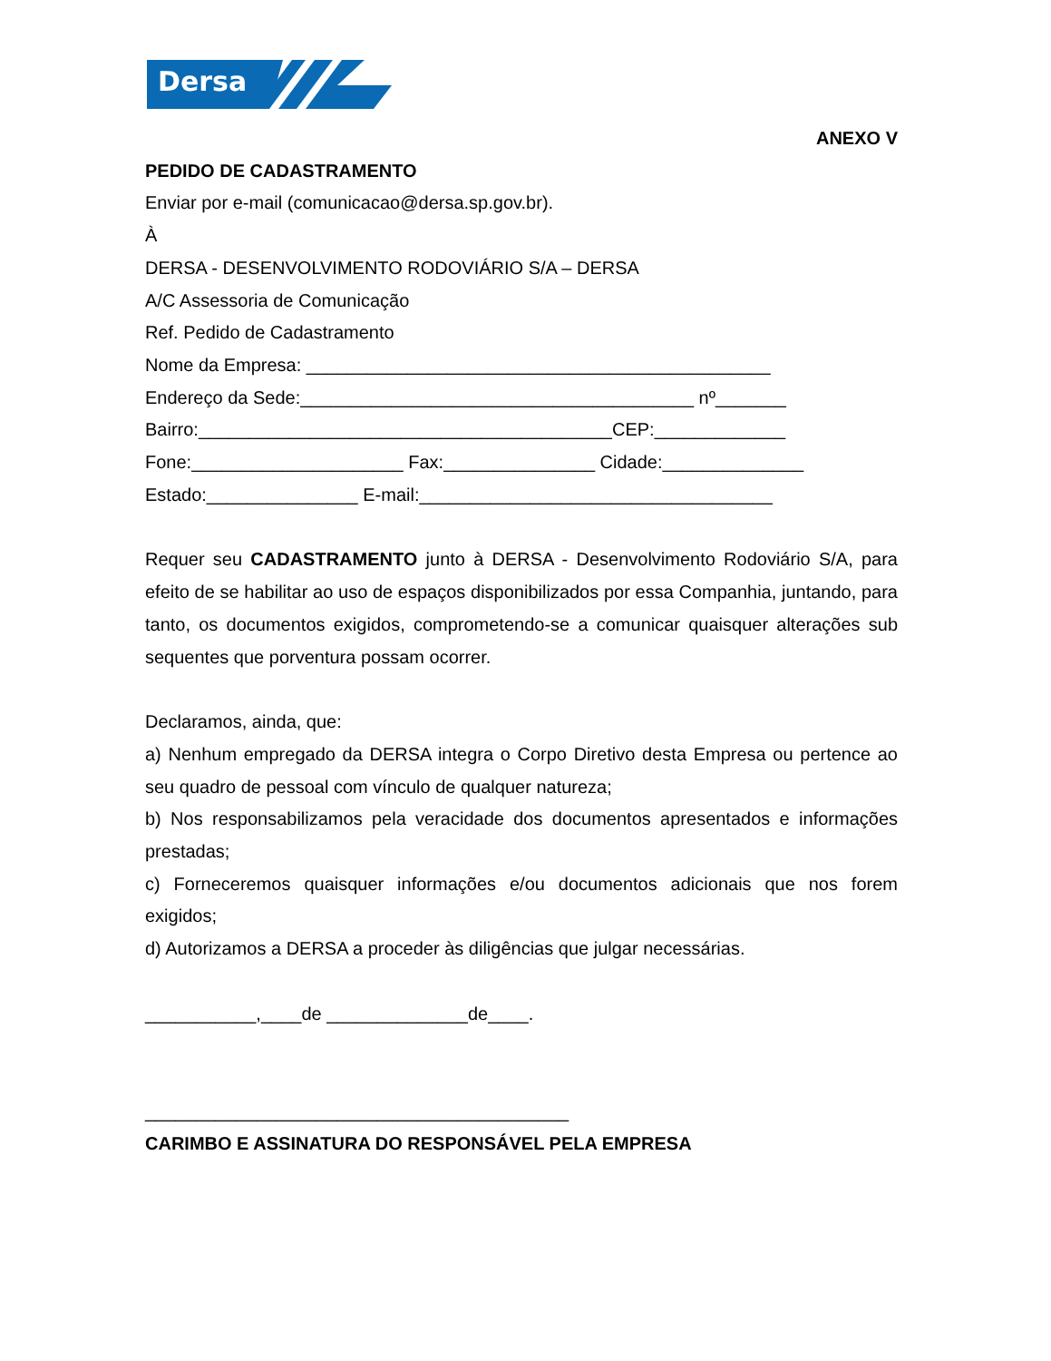Dersa
ANEXO V
PEDIDO DE CADASTRAMENTO
Enviar por e-mail (comunicacao@dersa.sp.gov.br).
À
DERSA - DESENVOLVIMENTO RODOVIÁRIO S/A – DERSA
A/C Assessoria de Comunicação
Ref. Pedido de Cadastramento
Nome da Empresa: ______________________________________________
Endereço da Sede:_______________________________________ nº_______
Bairro:_________________________________________CEP:_____________
Fone:_____________________ Fax:_______________ Cidade:______________
Estado:_______________ E-mail:___________________________________
Requer seu CADASTRAMENTO junto à DERSA - Desenvolvimento Rodoviário S/A, para efeito de se habilitar ao uso de espaços disponibilizados por essa Companhia, juntando, para tanto, os documentos exigidos, comprometendo-se a comunicar quaisquer alterações sub sequentes que porventura possam ocorrer.
Declaramos, ainda, que:
a) Nenhum empregado da DERSA integra o Corpo Diretivo desta Empresa ou pertence ao seu quadro de pessoal com vínculo de qualquer natureza;
b) Nos responsabilizamos pela veracidade dos documentos apresentados e informações prestadas;
c) Forneceremos quaisquer informações e/ou documentos adicionais que nos forem exigidos;
d) Autorizamos a DERSA a proceder às diligências que julgar necessárias.
___________,____de ______________de____.
__________________________________________
CARIMBO E ASSINATURA DO RESPONSÁVEL PELA EMPRESA